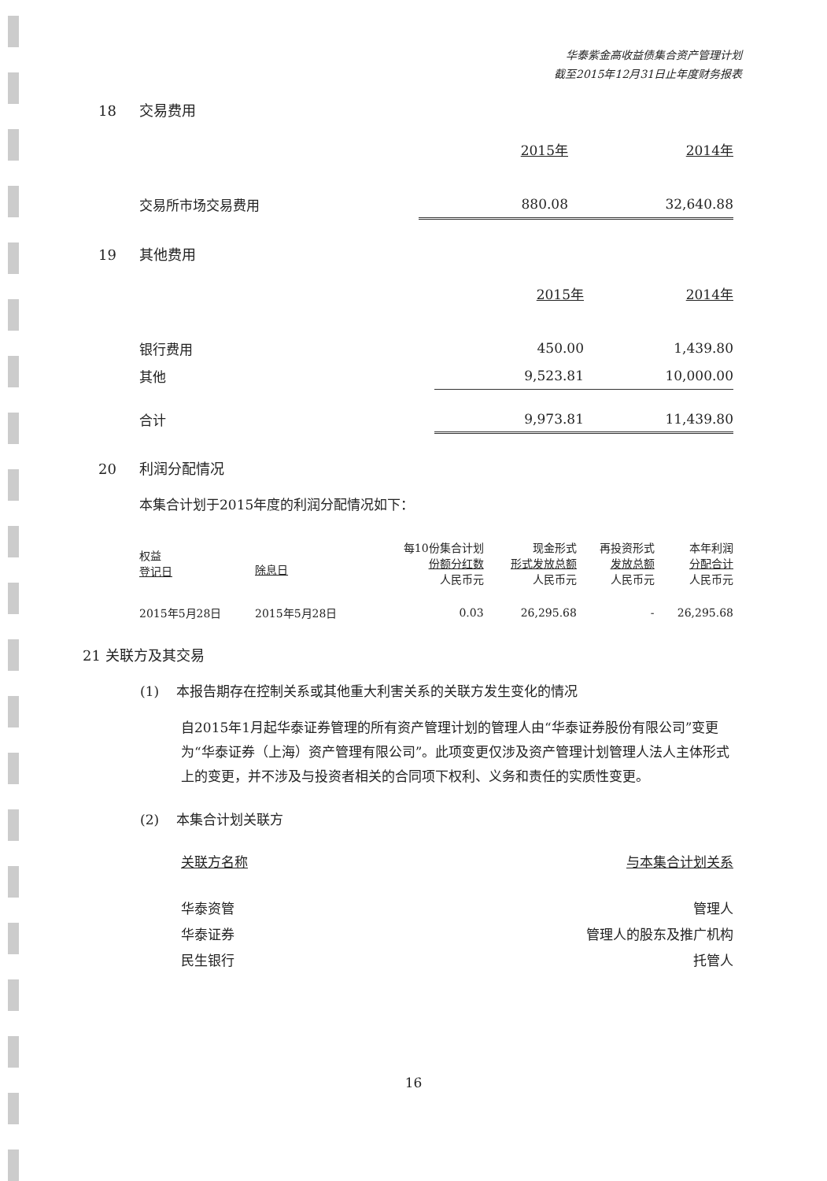华泰紫金高收益债集合资产管理计划
截至2015年12月31日止年度财务报表
18 交易费用
| | 2015年 | 2014年 |
| --- | --- | --- |
| 交易所市场交易费用 | 880.08 | 32,640.88 |
19 其他费用
| | 2015年 | 2014年 |
| --- | --- | --- |
| 银行费用 | 450.00 | 1,439.80 |
| 其他 | 9,523.81 | 10,000.00 |
| 合计 | 9,973.81 | 11,439.80 |
20 利润分配情况
本集合计划于2015年度的利润分配情况如下：
| 权益 登记日 | 除息日 | 每10份集合计划 份额分红数 人民币元 | 现金形式 形式发放总额 人民币元 | 再投资形式 发放总额 人民币元 | 本年利润 分配合计 人民币元 |
| --- | --- | --- | --- | --- | --- |
| 2015年5月28日 | 2015年5月28日 | 0.03 | 26,295.68 | - | 26,295.68 |
21 关联方及其交易
(1) 本报告期存在控制关系或其他重大利害关系的关联方发生变化的情况
自2015年1月起华泰证券管理的所有资产管理计划的管理人由“华泰证券股份有限公司”变更为“华泰证券（上海）资产管理有限公司”。此项变更仅涉及资产管理计划管理人法人主体形式上的变更，并不涉及与投资者相关的合同项下权利、义务和责任的实质性变更。
(2) 本集合计划关联方
| 关联方名称 | 与本集合计划关系 |
| --- | --- |
| 华泰资管 | 管理人 |
| 华泰证券 | 管理人的股东及推广机构 |
| 民生银行 | 托管人 |
16